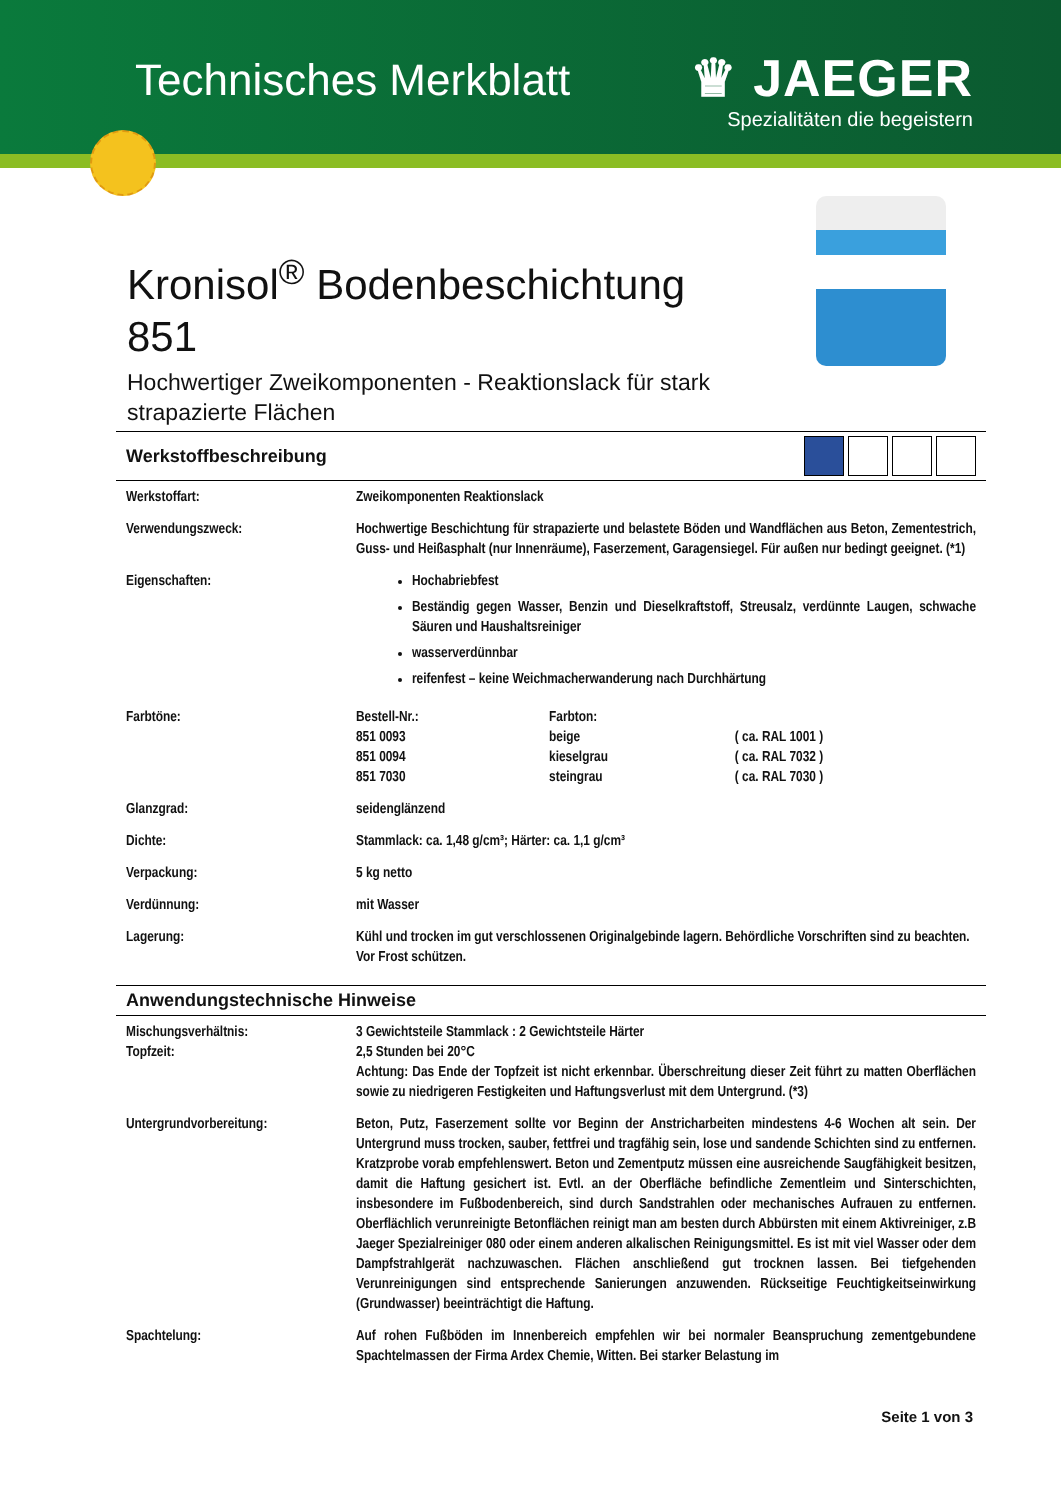Technisches Merkblatt
♛ JAEGER
Spezialitäten die begeistern
Kronisol<sup>®</sup> Bodenbeschichtung
851
Hochwertiger Zweikomponenten - Reaktionslack für stark strapazierte Flächen
Werkstoffbeschreibung
| Werkstoffart: | Zweikomponenten Reaktionslack |
| Verwendungszweck: | Hochwertige Beschichtung für strapazierte und belastete Böden und Wandflächen aus Beton, Zementestrich, Guss- und Heißasphalt (nur Innenräume), Faserzement, Garagensiegel. Für außen nur bedingt geeignet. (*1) |
| Eigenschaften: | Hochabriebfest Beständig gegen Wasser, Benzin und Dieselkraftstoff, Streusalz, verdünnte Laugen, schwache Säuren und Haushaltsreiniger wasserverdünnbar reifenfest – keine Weichmacherwanderung nach Durchhärtung |
| Farbtöne: | / Bestell-Nr.: / Farbton: / / / 851 0093 / beige / ( ca. RAL 1001 ) / / 851 0094 / kieselgrau / ( ca. RAL 7032 ) / / 851 7030 / steingrau / ( ca. RAL 7030 ) / |
| Glanzgrad: | seidenglänzend |
| Dichte: | Stammlack: ca. 1,48 g/cm³; Härter: ca. 1,1 g/cm³ |
| Verpackung: | 5 kg netto |
| Verdünnung: | mit Wasser |
| Lagerung: | Kühl und trocken im gut verschlossenen Originalgebinde lagern. Behördliche Vorschriften sind zu beachten. Vor Frost schützen. |
Anwendungstechnische Hinweise
| Mischungsverhältnis: Topfzeit: | 3 Gewichtsteile Stammlack : 2 Gewichtsteile Härter 2,5 Stunden bei 20°C Achtung: Das Ende der Topfzeit ist nicht erkennbar. Überschreitung dieser Zeit führt zu matten Oberflächen sowie zu niedrigeren Festigkeiten und Haftungsverlust mit dem Untergrund. (*3) |
| Untergrundvorbereitung: | Beton, Putz, Faserzement sollte vor Beginn der Anstricharbeiten mindestens 4-6 Wochen alt sein. Der Untergrund muss trocken, sauber, fettfrei und tragfähig sein, lose und sandende Schichten sind zu entfernen. Kratzprobe vorab empfehlenswert. Beton und Zementputz müssen eine ausreichende Saugfähigkeit besitzen, damit die Haftung gesichert ist. Evtl. an der Oberfläche befindliche Zementleim und Sinterschichten, insbesondere im Fußbodenbereich, sind durch Sandstrahlen oder mechanisches Aufrauen zu entfernen. Oberflächlich verunreinigte Betonflächen reinigt man am besten durch Abbürsten mit einem Aktivreiniger, z.B Jaeger Spezialreiniger 080 oder einem anderen alkalischen Reinigungsmittel. Es ist mit viel Wasser oder dem Dampfstrahlgerät nachzuwaschen. Flächen anschließend gut trocknen lassen. Bei tiefgehenden Verunreinigungen sind entsprechende Sanierungen anzuwenden. Rückseitige Feuchtigkeitseinwirkung (Grundwasser) beeinträchtigt die Haftung. |
| Spachtelung: | Auf rohen Fußböden im Innenbereich empfehlen wir bei normaler Beanspruchung zementgebundene Spachtelmassen der Firma Ardex Chemie, Witten. Bei starker Belastung im |
Seite 1 von 3